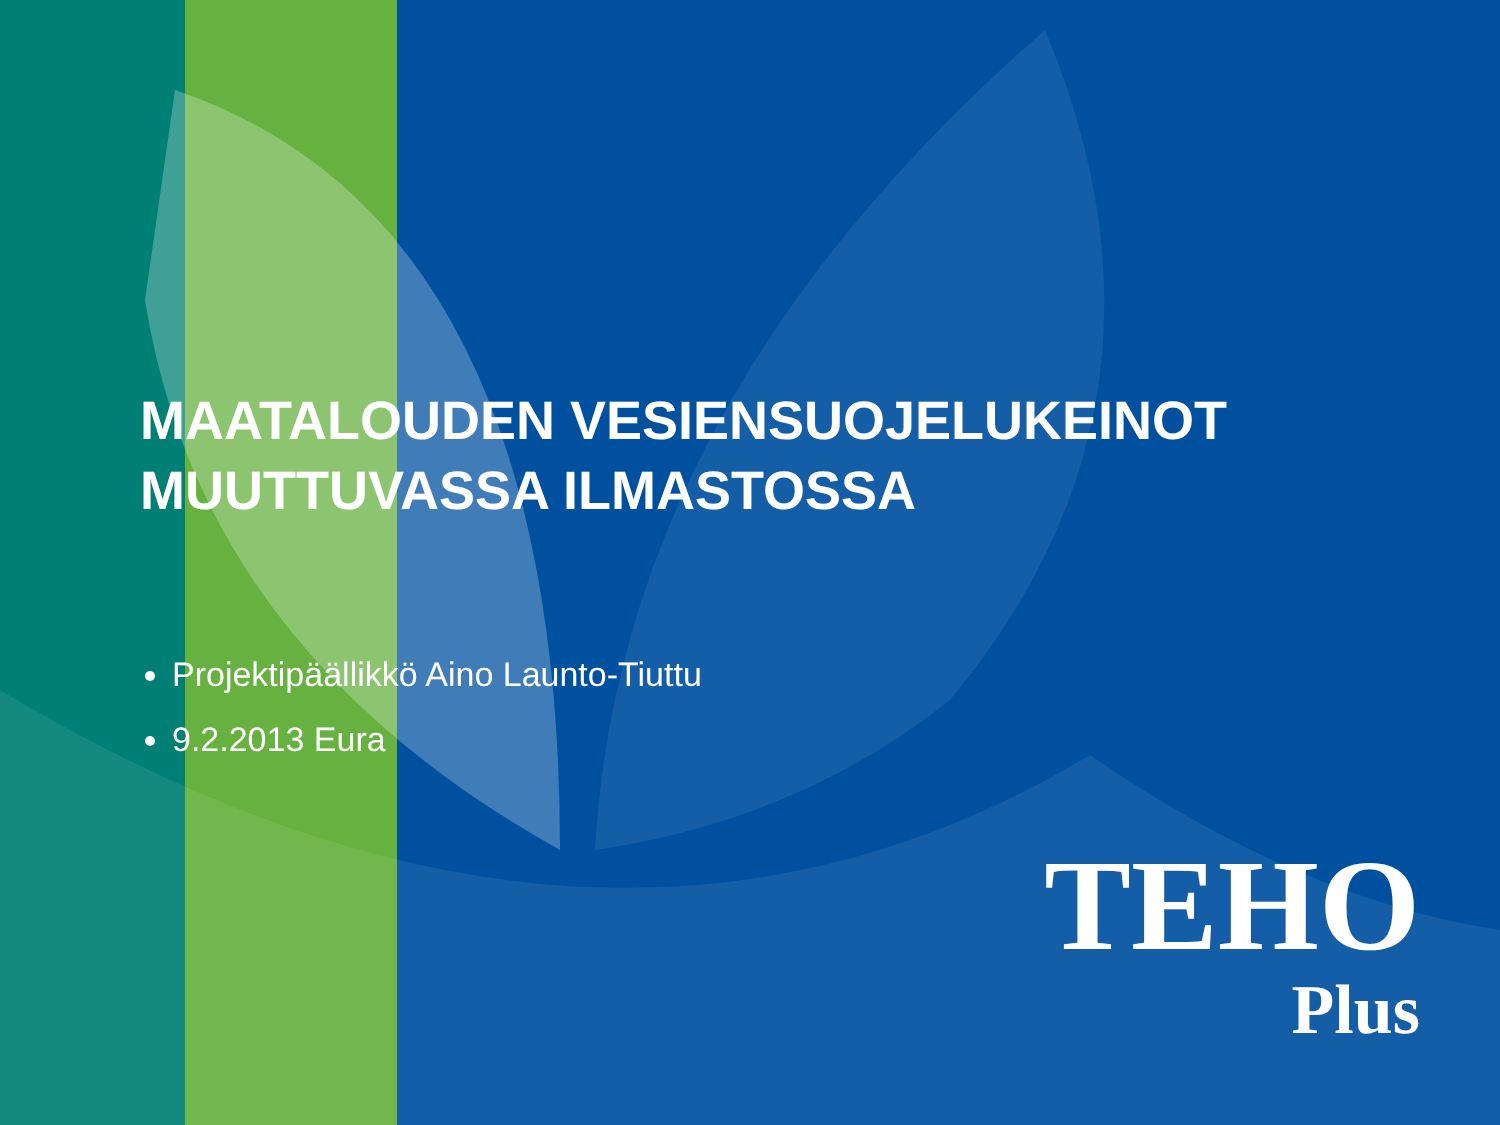MAATALOUDEN VESIENSUOJELUKEINOT
MUUTTUVASSA ILMASTOSSA
Projektipäällikkö Aino Launto-Tiuttu
9.2.2013 Eura
TEHO
Plus